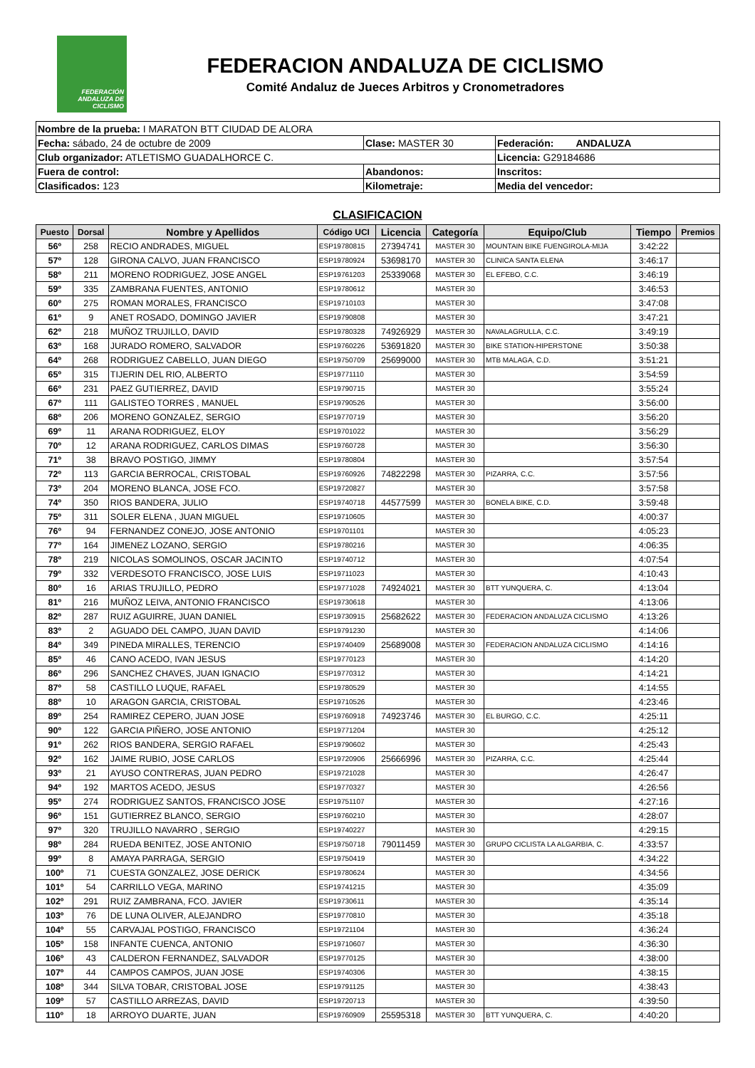FEDERACIÓN ANDALUZA DE CICLISMO
FEDERACION ANDALUZA DE CICLISMO
Comité Andaluz de Jueces Arbitros y Cronometradores
| Nombre de la prueba: I MARATON BTT CIUDAD DE ALORA | | |
| Fecha: sábado, 24 de octubre de 2009 | Clase: MASTER 30 | Federación: ANDALUZA |
| Club organizador: ATLETISMO GUADALHORCE C. | | Licencia: G29184686 |
| Fuera de control: | Abandonos: | Inscritos: |
| Clasificados: 123 | Kilometraje: | Media del vencedor: |
CLASIFICACION
| Puesto | Dorsal | Nombre y Apellidos | Código UCI | Licencia | Categoría | Equipo/Club | Tiempo | Premios |
| --- | --- | --- | --- | --- | --- | --- | --- | --- |
| 56º | 258 | RECIO ANDRADES, MIGUEL | ESP19780815 | 27394741 | MASTER 30 | MOUNTAIN BIKE FUENGIROLA-MIJA | 3:42:22 | |
| 57º | 128 | GIRONA CALVO, JUAN FRANCISCO | ESP19780924 | 53698170 | MASTER 30 | CLINICA SANTA ELENA | 3:46:17 | |
| 58º | 211 | MORENO RODRIGUEZ, JOSE ANGEL | ESP19761203 | 25339068 | MASTER 30 | EL EFEBO, C.C. | 3:46:19 | |
| 59º | 335 | ZAMBRANA FUENTES, ANTONIO | ESP19780612 | | MASTER 30 | | 3:46:53 | |
| 60º | 275 | ROMAN MORALES, FRANCISCO | ESP19710103 | | MASTER 30 | | 3:47:08 | |
| 61º | 9 | ANET ROSADO, DOMINGO JAVIER | ESP19790808 | | MASTER 30 | | 3:47:21 | |
| 62º | 218 | MUÑOZ TRUJILLO, DAVID | ESP19780328 | 74926929 | MASTER 30 | NAVALAGRULLA, C.C. | 3:49:19 | |
| 63º | 168 | JURADO ROMERO, SALVADOR | ESP19760226 | 53691820 | MASTER 30 | BIKE STATION-HIPERSTONE | 3:50:38 | |
| 64º | 268 | RODRIGUEZ CABELLO, JUAN DIEGO | ESP19750709 | 25699000 | MASTER 30 | MTB MALAGA, C.D. | 3:51:21 | |
| 65º | 315 | TIJERIN DEL RIO, ALBERTO | ESP19771110 | | MASTER 30 | | 3:54:59 | |
| 66º | 231 | PAEZ GUTIERREZ, DAVID | ESP19790715 | | MASTER 30 | | 3:55:24 | |
| 67º | 111 | GALISTEO TORRES , MANUEL | ESP19790526 | | MASTER 30 | | 3:56:00 | |
| 68º | 206 | MORENO GONZALEZ, SERGIO | ESP19770719 | | MASTER 30 | | 3:56:20 | |
| 69º | 11 | ARANA RODRIGUEZ, ELOY | ESP19701022 | | MASTER 30 | | 3:56:29 | |
| 70º | 12 | ARANA RODRIGUEZ, CARLOS DIMAS | ESP19760728 | | MASTER 30 | | 3:56:30 | |
| 71º | 38 | BRAVO POSTIGO, JIMMY | ESP19780804 | | MASTER 30 | | 3:57:54 | |
| 72º | 113 | GARCIA BERROCAL, CRISTOBAL | ESP19760926 | 74822298 | MASTER 30 | PIZARRA, C.C. | 3:57:56 | |
| 73º | 204 | MORENO BLANCA, JOSE FCO. | ESP19720827 | | MASTER 30 | | 3:57:58 | |
| 74º | 350 | RIOS BANDERA, JULIO | ESP19740718 | 44577599 | MASTER 30 | BONELA BIKE, C.D. | 3:59:48 | |
| 75º | 311 | SOLER ELENA , JUAN MIGUEL | ESP19710605 | | MASTER 30 | | 4:00:37 | |
| 76º | 94 | FERNANDEZ CONEJO, JOSE ANTONIO | ESP19701101 | | MASTER 30 | | 4:05:23 | |
| 77º | 164 | JIMENEZ LOZANO, SERGIO | ESP19780216 | | MASTER 30 | | 4:06:35 | |
| 78º | 219 | NICOLAS SOMOLINOS, OSCAR JACINTO | ESP19740712 | | MASTER 30 | | 4:07:54 | |
| 79º | 332 | VERDESOTO FRANCISCO, JOSE LUIS | ESP19711023 | | MASTER 30 | | 4:10:43 | |
| 80º | 16 | ARIAS TRUJILLO, PEDRO | ESP19771028 | 74924021 | MASTER 30 | BTT YUNQUERA, C. | 4:13:04 | |
| 81º | 216 | MUÑOZ LEIVA, ANTONIO FRANCISCO | ESP19730618 | | MASTER 30 | | 4:13:06 | |
| 82º | 287 | RUIZ AGUIRRE, JUAN DANIEL | ESP19730915 | 25682622 | MASTER 30 | FEDERACION ANDALUZA CICLISMO | 4:13:26 | |
| 83º | 2 | AGUADO DEL CAMPO, JUAN DAVID | ESP19791230 | | MASTER 30 | | 4:14:06 | |
| 84º | 349 | PINEDA MIRALLES, TERENCIO | ESP19740409 | 25689008 | MASTER 30 | FEDERACION ANDALUZA CICLISMO | 4:14:16 | |
| 85º | 46 | CANO ACEDO, IVAN JESUS | ESP19770123 | | MASTER 30 | | 4:14:20 | |
| 86º | 296 | SANCHEZ CHAVES, JUAN IGNACIO | ESP19770312 | | MASTER 30 | | 4:14:21 | |
| 87º | 58 | CASTILLO LUQUE, RAFAEL | ESP19780529 | | MASTER 30 | | 4:14:55 | |
| 88º | 10 | ARAGON GARCIA, CRISTOBAL | ESP19710526 | | MASTER 30 | | 4:23:46 | |
| 89º | 254 | RAMIREZ CEPERO, JUAN JOSE | ESP19760918 | 74923746 | MASTER 30 | EL BURGO, C.C. | 4:25:11 | |
| 90º | 122 | GARCIA PIÑERO, JOSE ANTONIO | ESP19771204 | | MASTER 30 | | 4:25:12 | |
| 91º | 262 | RIOS BANDERA, SERGIO RAFAEL | ESP19790602 | | MASTER 30 | | 4:25:43 | |
| 92º | 162 | JAIME RUBIO, JOSE CARLOS | ESP19720906 | 25666996 | MASTER 30 | PIZARRA, C.C. | 4:25:44 | |
| 93º | 21 | AYUSO CONTRERAS, JUAN PEDRO | ESP19721028 | | MASTER 30 | | 4:26:47 | |
| 94º | 192 | MARTOS ACEDO, JESUS | ESP19770327 | | MASTER 30 | | 4:26:56 | |
| 95º | 274 | RODRIGUEZ SANTOS, FRANCISCO JOSE | ESP19751107 | | MASTER 30 | | 4:27:16 | |
| 96º | 151 | GUTIERREZ BLANCO, SERGIO | ESP19760210 | | MASTER 30 | | 4:28:07 | |
| 97º | 320 | TRUJILLO NAVARRO , SERGIO | ESP19740227 | | MASTER 30 | | 4:29:15 | |
| 98º | 284 | RUEDA BENITEZ, JOSE ANTONIO | ESP19750718 | 79011459 | MASTER 30 | GRUPO CICLISTA LA ALGARBIA, C. | 4:33:57 | |
| 99º | 8 | AMAYA PARRAGA, SERGIO | ESP19750419 | | MASTER 30 | | 4:34:22 | |
| 100º | 71 | CUESTA GONZALEZ, JOSE DERICK | ESP19780624 | | MASTER 30 | | 4:34:56 | |
| 101º | 54 | CARRILLO VEGA, MARINO | ESP19741215 | | MASTER 30 | | 4:35:09 | |
| 102º | 291 | RUIZ ZAMBRANA, FCO. JAVIER | ESP19730611 | | MASTER 30 | | 4:35:14 | |
| 103º | 76 | DE LUNA OLIVER, ALEJANDRO | ESP19770810 | | MASTER 30 | | 4:35:18 | |
| 104º | 55 | CARVAJAL POSTIGO, FRANCISCO | ESP19721104 | | MASTER 30 | | 4:36:24 | |
| 105º | 158 | INFANTE CUENCA, ANTONIO | ESP19710607 | | MASTER 30 | | 4:36:30 | |
| 106º | 43 | CALDERON FERNANDEZ, SALVADOR | ESP19770125 | | MASTER 30 | | 4:38:00 | |
| 107º | 44 | CAMPOS CAMPOS, JUAN JOSE | ESP19740306 | | MASTER 30 | | 4:38:15 | |
| 108º | 344 | SILVA TOBAR, CRISTOBAL JOSE | ESP19791125 | | MASTER 30 | | 4:38:43 | |
| 109º | 57 | CASTILLO ARREZAS, DAVID | ESP19720713 | | MASTER 30 | | 4:39:50 | |
| 110º | 18 | ARROYO DUARTE, JUAN | ESP19760909 | 25595318 | MASTER 30 | BTT YUNQUERA, C. | 4:40:20 | |